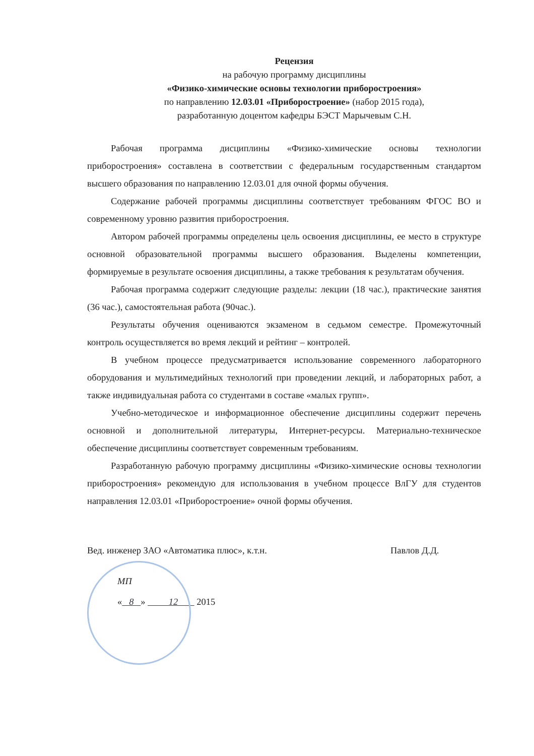Рецензия
на рабочую программу дисциплины
«Физико-химические основы технологии приборостроения»
по направлению 12.03.01 «Приборостроение» (набор 2015 года),
разработанную доцентом кафедры БЭСТ Марычевым С.Н.
Рабочая программа дисциплины «Физико-химические основы технологии приборостроения» составлена в соответствии с федеральным государственным стандартом высшего образования по направлению 12.03.01 для очной формы обучения.
Содержание рабочей программы дисциплины соответствует требованиям ФГОС ВО и современному уровню развития приборостроения.
Автором рабочей программы определены цель освоения дисциплины, ее место в структуре основной образовательной программы высшего образования. Выделены компетенции, формируемые в результате освоения дисциплины, а также требования к результатам обучения.
Рабочая программа содержит следующие разделы: лекции (18 час.), практические занятия (36 час.), самостоятельная работа (90час.).
Результаты обучения оцениваются экзаменом в седьмом семестре. Промежуточный контроль осуществляется во время лекций и рейтинг – контролей.
В учебном процессе предусматривается использование современного лабораторного оборудования и мультимедийных технологий при проведении лекций, и лабораторных работ, а также индивидуальная работа со студентами в составе «малых групп».
Учебно-методическое и информационное обеспечение дисциплины содержит перечень основной и дополнительной литературы, Интернет-ресурсы. Материально-техническое обеспечение дисциплины соответствует современным требованиям.
Разработанную рабочую программу дисциплины «Физико-химические основы технологии приборостроения» рекомендую для использования в учебном процессе ВлГУ для студентов направления 12.03.01 «Приборостроение» очной формы обучения.
Вед. инженер ЗАО «Автоматика плюс», к.т.н.
Павлов Д.Д.
МП
« 8 » 12 2015